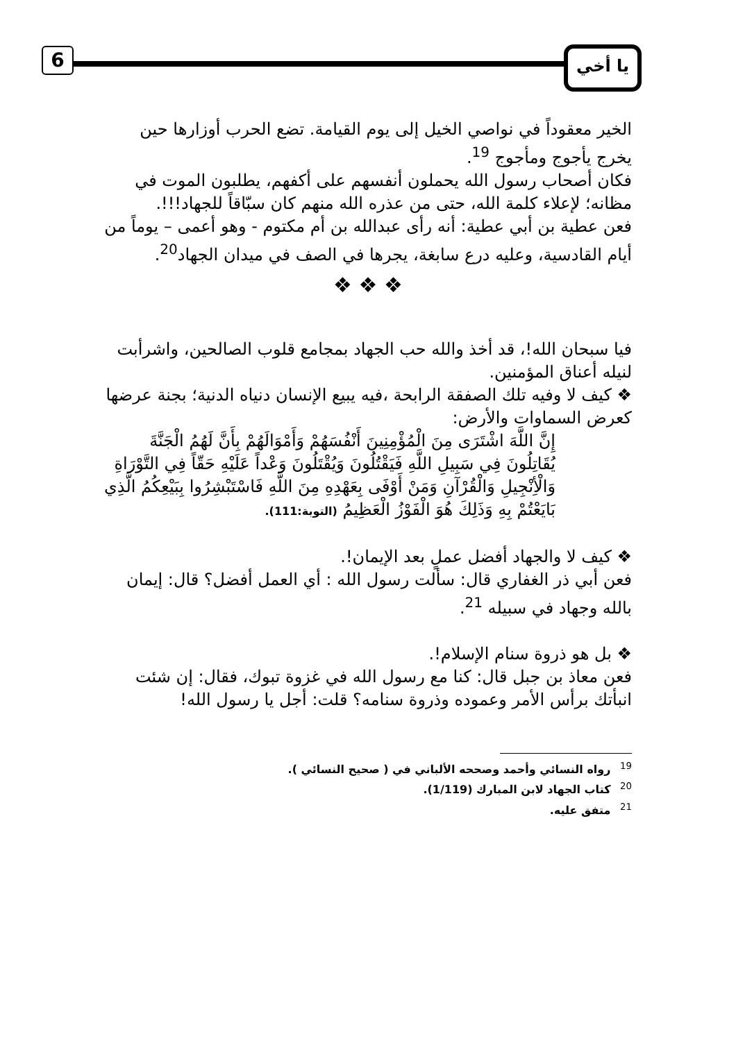6 يا أخي
الخير معقوداً في نواصي الخيل إلى يوم القيامة. تضع الحرب أوزارها حين يخرج يأجوج ومأجوج <sup>19</sup>.
فكان أصحاب رسول الله يحملون أنفسهم على أكفهم، يطلبون الموت في مظانه؛ لإعلاء كلمة الله، حتى من عذره الله منهم كان سبّاقاً للجهاد!!!.
فعن عطية بن أبي عطية: أنه رأى عبدالله بن أم مكتوم - وهو أعمى – يوماً من أيام القادسية، وعليه درع سابغة، يجرها في الصف في ميدان الجهاد<sup>20</sup>.
❖ ❖ ❖
فيا سبحان الله!، قد أخذ والله حب الجهاد بمجامع قلوب الصالحين، واشرأبت لنيله أعناق المؤمنين.
❖ كيف لا وفيه تلك الصفقة الرابحة ،فيه يبيع الإنسان دنياه الدنية؛ بجنة عرضها كعرض السماوات والأرض:
إِنَّ اللَّهَ اشْتَرَى مِنَ الْمُؤْمِنِينَ أَنْفُسَهُمْ وَأَمْوَالَهُمْ بِأَنَّ لَهُمُ الْجَنَّةَ يُقَاتِلُونَ فِي سَبِيلِ اللَّهِ فَيَقْتُلُونَ وَيُقْتَلُونَ وَعْداً عَلَيْهِ حَقّاً فِي التَّوْرَاةِ وَالْأِنْجِيلِ وَالْقُرْآنِ وَمَنْ أَوْفَى بِعَهْدِهِ مِنَ اللَّهِ فَاسْتَبْشِرُوا بِبَيْعِكُمُ الَّذِي بَايَعْتُمْ بِهِ وَذَلِكَ هُوَ الْفَوْزُ الْعَظِيمُ (التوبة:111).
❖ كيف لا والجهاد أفضل عملٍ بعد الإيمان!.
فعن أبي ذر الغفاري قال: سألت رسول الله : أي العمل أفضل؟ قال: إيمان بالله وجهاد في سبيله <sup>21</sup>.
❖ بل هو ذروة سنام الإسلام!.
فعن معاذ بن جبل قال: كنا مع رسول الله في غزوة تبوك، فقال: إن شئت انبأتك برأس الأمر وعموده وذروة سنامه؟ قلت: أجل يا رسول الله!
<sup>19</sup> رواه النسائي وأحمد وصححه الألباني في ( صحيح النسائي ).
<sup>20</sup> كتاب الجهاد لابن المبارك (1/119).
<sup>21</sup> متفق عليه.